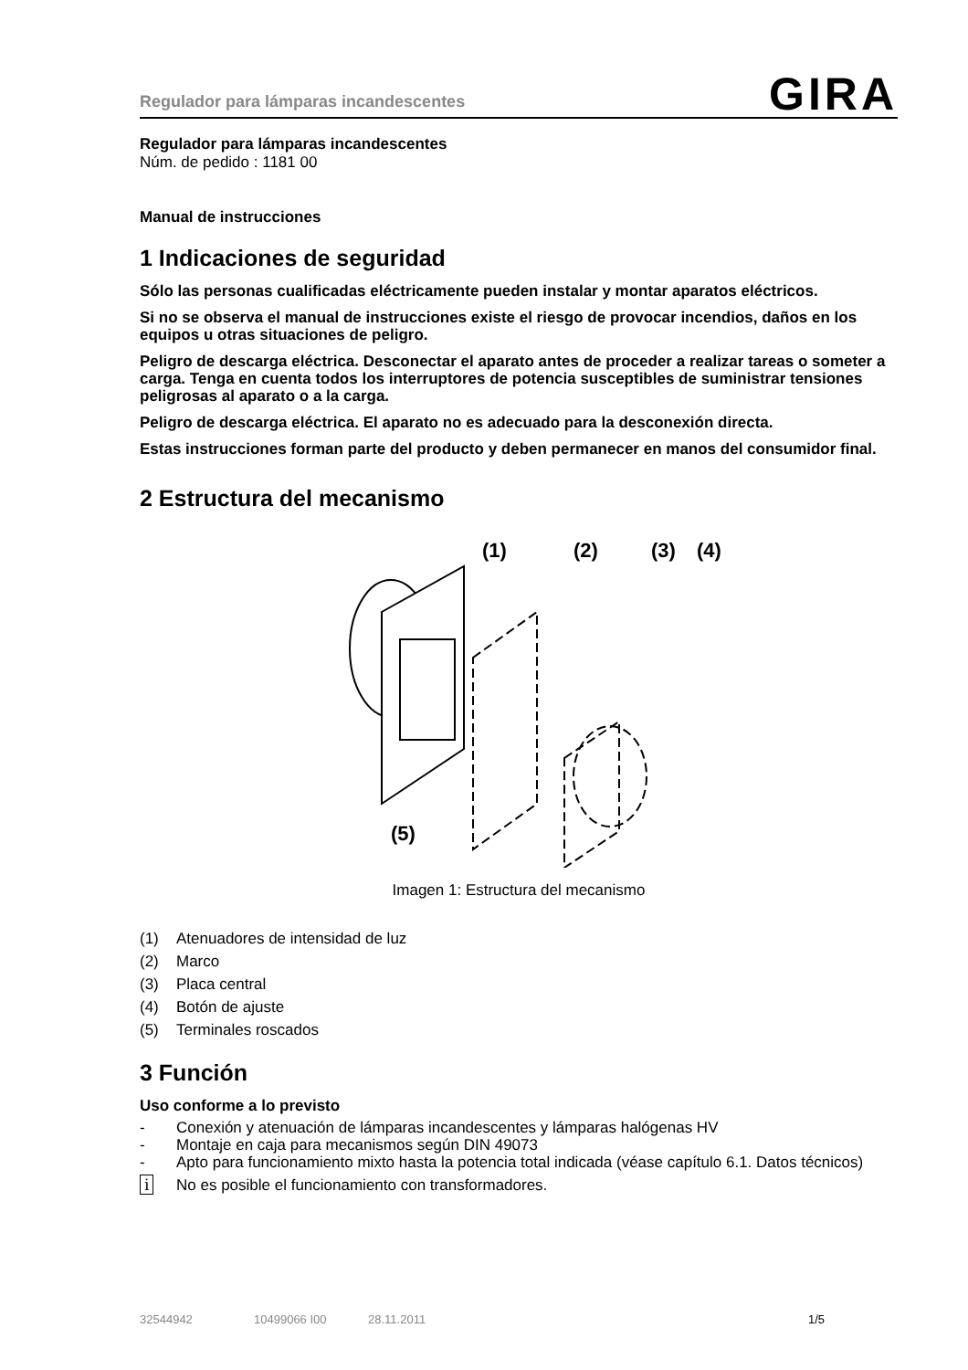Regulador para lámparas incandescentes GIRA
Regulador para lámparas incandescentes
Núm. de pedido : 1181 00
Manual de instrucciones
1 Indicaciones de seguridad
Sólo las personas cualificadas eléctricamente pueden instalar y montar aparatos eléctricos.
Si no se observa el manual de instrucciones existe el riesgo de provocar incendios, daños en los equipos u otras situaciones de peligro.
Peligro de descarga eléctrica. Desconectar el aparato antes de proceder a realizar tareas o someter a carga. Tenga en cuenta todos los interruptores de potencia susceptibles de suministrar tensiones peligrosas al aparato o a la carga.
Peligro de descarga eléctrica. El aparato no es adecuado para la desconexión directa.
Estas instrucciones forman parte del producto y deben permanecer en manos del consumidor final.
2 Estructura del mecanismo
(1)
(2)
(3)
(4)
(5)
Imagen 1: Estructura del mecanismo
(1) Atenuadores de intensidad de luz
(2) Marco
(3) Placa central
(4) Botón de ajuste
(5) Terminales roscados
3 Función
Uso conforme a lo previsto
- Conexión y atenuación de lámparas incandescentes y lámparas halógenas HV
- Montaje en caja para mecanismos según DIN 49073
- Apto para funcionamiento mixto hasta la potencia total indicada (véase capítulo 6.1. Datos técnicos)
i No es posible el funcionamiento con transformadores.
32544942 10499066 I00 28.11.2011 1/5